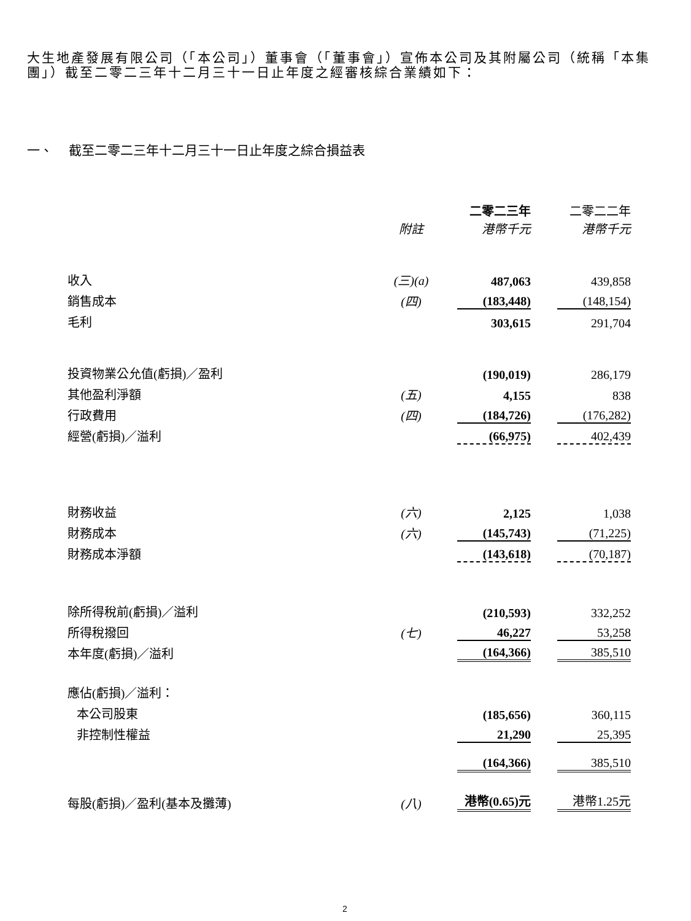大生地產發展有限公司（「本公司」）董事會（「董事會」）宣佈本公司及其附屬公司（統稱「本集團」）截至二零二三年十二月三十一日止年度之經審核綜合業績如下：
一、 截至二零二三年十二月三十一日止年度之綜合損益表
| | 附註 | 二零二三年 港幣千元 | 二零二二年 港幣千元 |
| --- | --- | --- | --- |
| 收入 | (三)(a) | 487,063 | 439,858 |
| 銷售成本 | (四) | (183,448) | (148,154) |
| 毛利 | | 303,615 | 291,704 |
| 投資物業公允值(虧損)／盈利 | | (190,019) | 286,179 |
| 其他盈利淨額 | (五) | 4,155 | 838 |
| 行政費用 | (四) | (184,726) | (176,282) |
| 經營(虧損)／溢利 | | (66,975) | 402,439 |
| 財務收益 | (六) | 2,125 | 1,038 |
| 財務成本 | (六) | (145,743) | (71,225) |
| 財務成本淨額 | | (143,618) | (70,187) |
| 除所得稅前(虧損)／溢利 | | (210,593) | 332,252 |
| 所得稅撥回 | (七) | 46,227 | 53,258 |
| 本年度(虧損)／溢利 | | (164,366) | 385,510 |
| 應佔(虧損)／溢利： | | | |
| 本公司股東 | | (185,656) | 360,115 |
| 非控制性權益 | | 21,290 | 25,395 |
| | | (164,366) | 385,510 |
| 每股(虧損)／盈利(基本及攤薄) | (八) | 港幣(0.65)元 | 港幣1.25元 |
2